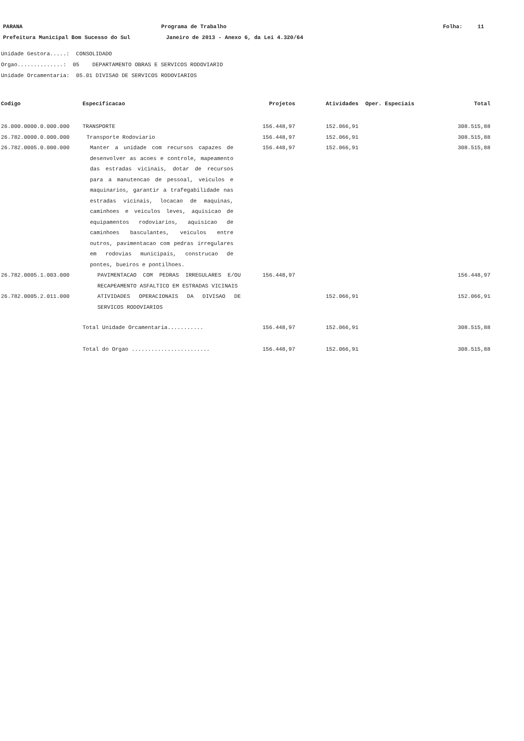PARANA Programa de Trabalho Folha: 11
Prefeitura Municipal Bom Sucesso do Sul Janeiro de 2013 - Anexo 6, da Lei 4.320/64
Unidade Gestora.....: CONSOLIDADO
Orgao..............: 05 DEPARTAMENTO OBRAS E SERVICOS RODOVIARIO
Unidade Orcamentaria: 05.01 DIVISAO DE SERVICOS RODOVIARIOS
| Codigo | Especificacao | Projetos | Atividades | Oper. Especiais | Total |
| --- | --- | --- | --- | --- | --- |
| 26.000.0000.0.000.000 | TRANSPORTE | 156.448,97 | 152.066,91 | | 308.515,88 |
| 26.782.0000.0.000.000 | Transporte Rodoviario | 156.448,97 | 152.066,91 | | 308.515,88 |
| 26.782.0005.0.000.000 | Manter a unidade com recursos capazes de desenvolver as acoes e controle, mapeamento das estradas vicinais, dotar de recursos para a manutencao de pessoal, veiculos e maquinarios, garantir a trafegabilidade nas estradas vicinais, locacao de maquinas, caminhoes e veiculos leves, aquisicao de equipamentos rodoviarios, aquisicao de caminhoes basculantes, veiculos entre outros, pavimentacao com pedras irregulares em rodovias municipais, construcao de pontes, bueiros e pontilhoes. | 156.448,97 | 152.066,91 | | 308.515,88 |
| 26.782.0005.1.003.000 | PAVIMENTACAO COM PEDRAS IRREGULARES E/OU RECAPEAMENTO ASFALTICO EM ESTRADAS VICINAIS | 156.448,97 | | | 156.448,97 |
| 26.782.0005.2.011.000 | ATIVIDADES OPERACIONAIS DA DIVISAO DE SERVICOS RODOVIARIOS | | 152.066,91 | | 152.066,91 |
| | Total Unidade Orcamentaria........... | 156.448,97 | 152.066,91 | | 308.515,88 |
| | Total do Orgao ........................ | 156.448,97 | 152.066,91 | | 308.515,88 |